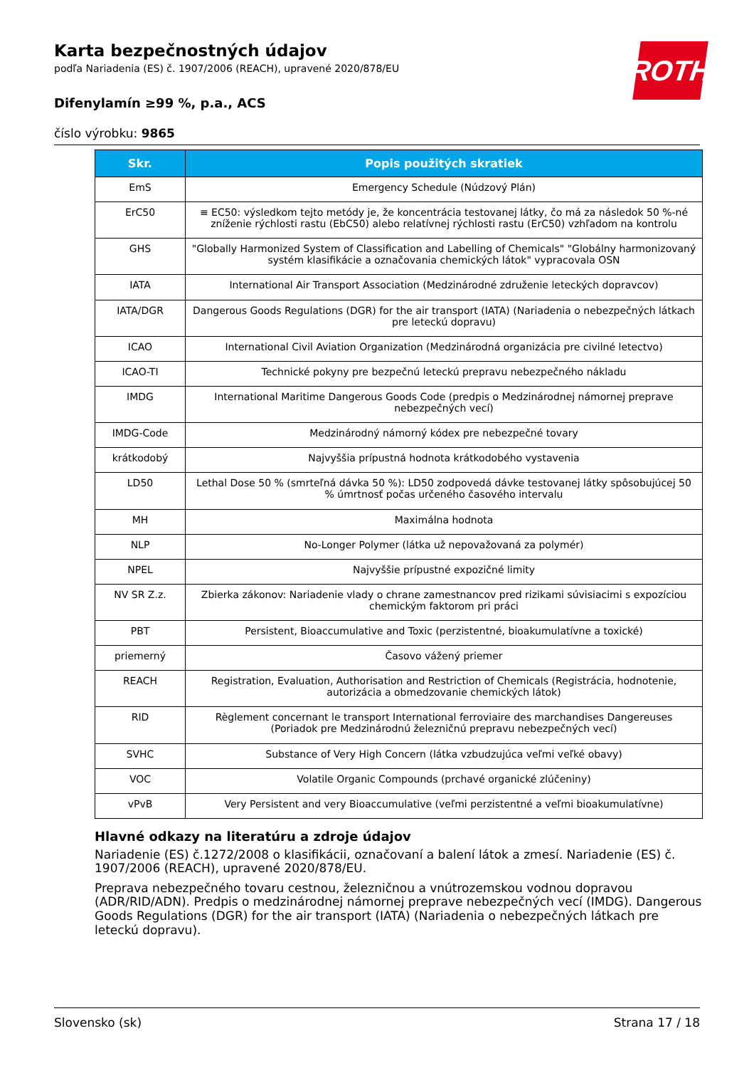ROTH
Karta bezpečnostných údajov
podľa Nariadenia (ES) č. 1907/2006 (REACH), upravené 2020/878/EU
Difenylamín ≥99 %, p.a., ACS
číslo výrobku: 9865
| Skr. | Popis použitých skratiek |
| --- | --- |
| EmS | Emergency Schedule (Núdzový Plán) |
| ErC50 | ≡ EC50: výsledkom tejto metódy je, že koncentrácia testovanej látky, čo má za následok 50 %-né zníženie rýchlosti rastu (EbC50) alebo relatívnej rýchlosti rastu (ErC50) vzhľadom na kontrolu |
| GHS | "Globally Harmonized System of Classification and Labelling of Chemicals" "Globálny harmonizovaný systém klasifikácie a označovania chemických látok" vypracovala OSN |
| IATA | International Air Transport Association (Medzinárodné združenie leteckých dopravcov) |
| IATA/DGR | Dangerous Goods Regulations (DGR) for the air transport (IATA) (Nariadenia o nebezpečných látkach pre leteckú dopravu) |
| ICAO | International Civil Aviation Organization (Medzinárodná organizácia pre civilné letectvo) |
| ICAO-TI | Technické pokyny pre bezpečnú leteckú prepravu nebezpečného nákladu |
| IMDG | International Maritime Dangerous Goods Code (predpis o Medzinárodnej námornej preprave nebezpečných vecí) |
| IMDG-Code | Medzinárodný námorný kódex pre nebezpečné tovary |
| krátkodobý | Najvyššia prípustná hodnota krátkodobého vystavenia |
| LD50 | Lethal Dose 50 % (smrteľná dávka 50 %): LD50 zodpovedá dávke testovanej látky spôsobujúcej 50 % úmrtnosť počas určeného časového intervalu |
| MH | Maximálna hodnota |
| NLP | No-Longer Polymer (látka už nepovažovaná za polymér) |
| NPEL | Najvyššie prípustné expozičné limity |
| NV SR Z.z. | Zbierka zákonov: Nariadenie vlady o chrane zamestnancov pred rizikami súvisiacimi s expozíciou chemickým faktorom pri práci |
| PBT | Persistent, Bioaccumulative and Toxic (perzistentné, bioakumulatívne a toxické) |
| priemerný | Časovo vážený priemer |
| REACH | Registration, Evaluation, Authorisation and Restriction of Chemicals (Registrácia, hodnotenie, autorizácia a obmedzovanie chemických látok) |
| RID | Règlement concernant le transport International ferroviaire des marchandises Dangereuses (Poriadok pre Medzinárodnú železničnú prepravu nebezpečných vecí) |
| SVHC | Substance of Very High Concern (látka vzbudzujúca veľmi veľké obavy) |
| VOC | Volatile Organic Compounds (prchavé organické zlúčeniny) |
| vPvB | Very Persistent and very Bioaccumulative (veľmi perzistentné a veľmi bioakumulatívne) |
Hlavné odkazy na literatúru a zdroje údajov
Nariadenie (ES) č.1272/2008 o klasifikácii, označovaní a balení látok a zmesí. Nariadenie (ES) č. 1907/2006 (REACH), upravené 2020/878/EU.
Preprava nebezpečného tovaru cestnou, železničnou a vnútrozemskou vodnou dopravou (ADR/RID/ADN). Predpis o medzinárodnej námornej preprave nebezpečných vecí (IMDG). Dangerous Goods Regulations (DGR) for the air transport (IATA) (Nariadenia o nebezpečných látkach pre leteckú dopravu).
Slovensko (sk) Strana 17 / 18